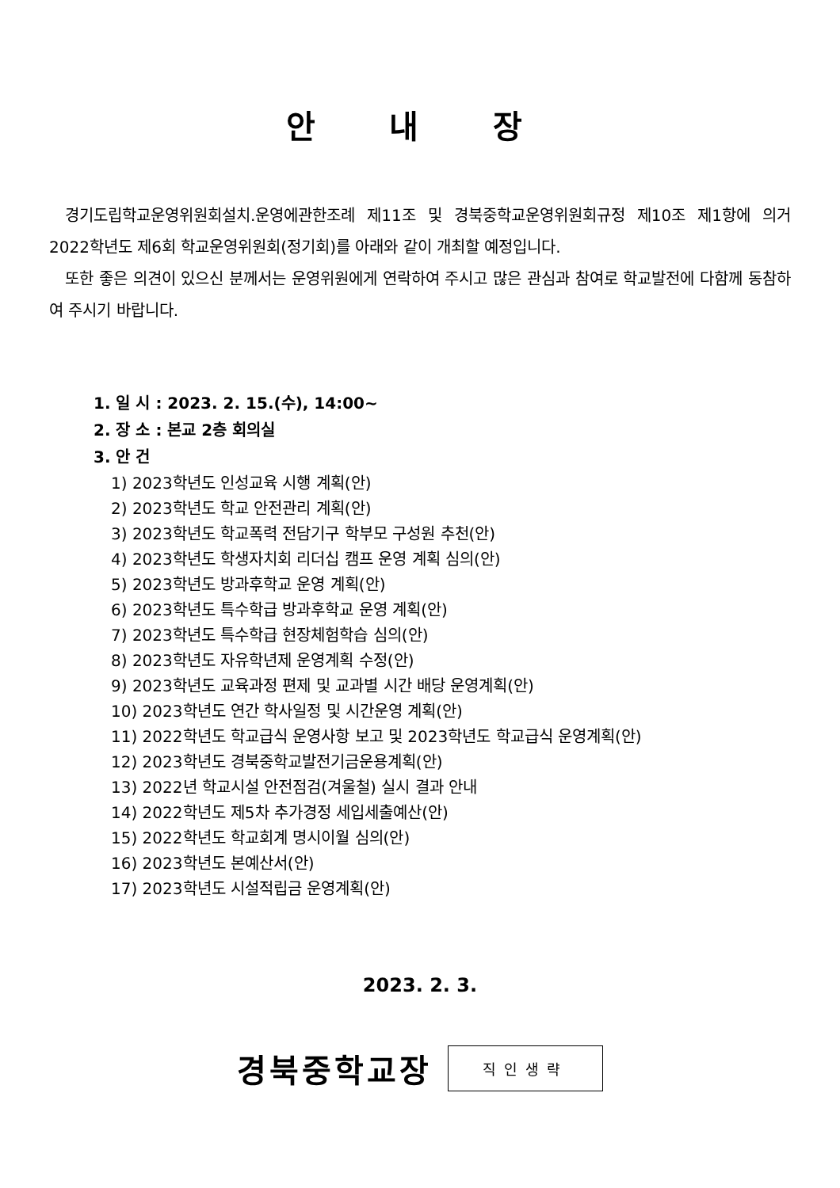안 내 장
경기도립학교운영위원회설치.운영에관한조례 제11조 및 경북중학교운영위원회규정 제10조 제1항에 의거 2022학년도 제6회 학교운영위원회(정기회)를 아래와 같이 개최할 예정입니다.
또한 좋은 의견이 있으신 분께서는 운영위원에게 연락하여 주시고 많은 관심과 참여로 학교발전에 다함께 동참하여 주시기 바랍니다.
1. 일 시 : 2023. 2. 15.(수), 14:00~
2. 장 소 : 본교 2층 회의실
3. 안 건
1) 2023학년도 인성교육 시행 계획(안)
2) 2023학년도 학교 안전관리 계획(안)
3) 2023학년도 학교폭력 전담기구 학부모 구성원 추천(안)
4) 2023학년도 학생자치회 리더십 캠프 운영 계획 심의(안)
5) 2023학년도 방과후학교 운영 계획(안)
6) 2023학년도 특수학급 방과후학교 운영 계획(안)
7) 2023학년도 특수학급 현장체험학습 심의(안)
8) 2023학년도 자유학년제 운영계획 수정(안)
9) 2023학년도 교육과정 편제 및 교과별 시간 배당 운영계획(안)
10) 2023학년도 연간 학사일정 및 시간운영 계획(안)
11) 2022학년도 학교급식 운영사항 보고 및 2023학년도 학교급식 운영계획(안)
12) 2023학년도 경북중학교발전기금운용계획(안)
13) 2022년 학교시설 안전점검(겨울철) 실시 결과 안내
14) 2022학년도 제5차 추가경정 세입세출예산(안)
15) 2022학년도 학교회계 명시이월 심의(안)
16) 2023학년도 본예산서(안)
17) 2023학년도 시설적립금 운영계획(안)
2023. 2. 3.
경북중학교장
직인생략